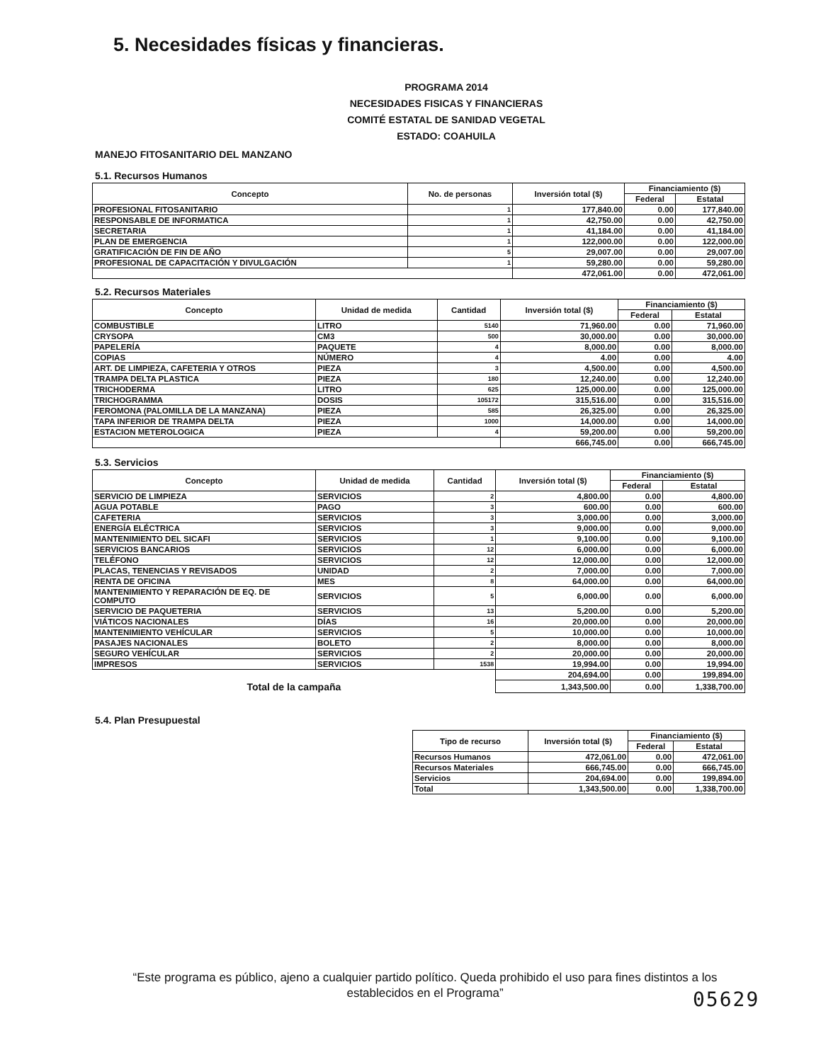5. Necesidades físicas y financieras.
PROGRAMA 2014
NECESIDADES FISICAS Y FINANCIERAS
COMITÉ ESTATAL DE SANIDAD VEGETAL
ESTADO: COAHUILA
MANEJO FITOSANITARIO DEL MANZANO
5.1. Recursos Humanos
| Concepto | No. de personas | Inversión total ($) | Financiamiento ($) | |
| --- | --- | --- | --- | --- |
| | | | Federal | Estatal |
| PROFESIONAL FITOSANITARIO | 1 | 177,840.00 | 0.00 | 177,840.00 |
| RESPONSABLE DE INFORMATICA | 1 | 42,750.00 | 0.00 | 42,750.00 |
| SECRETARIA | 1 | 41,184.00 | 0.00 | 41,184.00 |
| PLAN DE EMERGENCIA | 1 | 122,000.00 | 0.00 | 122,000.00 |
| GRATIFICACIÓN DE FIN DE AÑO | 5 | 29,007.00 | 0.00 | 29,007.00 |
| PROFESIONAL DE CAPACITACIÓN Y DIVULGACIÓN | 1 | 59,280.00 | 0.00 | 59,280.00 |
| | | 472,061.00 | 0.00 | 472,061.00 |
5.2. Recursos Materiales
| Concepto | Unidad de medida | Cantidad | Inversión total ($) | Financiamiento ($) | |
| --- | --- | --- | --- | --- | --- |
| | | | | Federal | Estatal |
| COMBUSTIBLE | LITRO | 5140 | 71,960.00 | 0.00 | 71,960.00 |
| CRYSOPA | CM3 | 500 | 30,000.00 | 0.00 | 30,000.00 |
| PAPELERÍA | PAQUETE | 4 | 8,000.00 | 0.00 | 8,000.00 |
| COPIAS | NÚMERO | 4 | 4.00 | 0.00 | 4.00 |
| ART. DE LIMPIEZA, CAFETERIA Y OTROS | PIEZA | 3 | 4,500.00 | 0.00 | 4,500.00 |
| TRAMPA DELTA PLASTICA | PIEZA | 180 | 12,240.00 | 0.00 | 12,240.00 |
| TRICHODERMA | LITRO | 625 | 125,000.00 | 0.00 | 125,000.00 |
| TRICHOGRAMMA | DOSIS | 105172 | 315,516.00 | 0.00 | 315,516.00 |
| FEROMONA (PALOMILLA DE LA MANZANA) | PIEZA | 585 | 26,325.00 | 0.00 | 26,325.00 |
| TAPA INFERIOR DE TRAMPA DELTA | PIEZA | 1000 | 14,000.00 | 0.00 | 14,000.00 |
| ESTACION METEROLOGICA | PIEZA | 4 | 59,200.00 | 0.00 | 59,200.00 |
| | | | 666,745.00 | 0.00 | 666,745.00 |
5.3. Servicios
| Concepto | Unidad de medida | Cantidad | Inversión total ($) | Financiamiento ($) | |
| --- | --- | --- | --- | --- | --- |
| | | | | Federal | Estatal |
| SERVICIO DE LIMPIEZA | SERVICIOS | 2 | 4,800.00 | 0.00 | 4,800.00 |
| AGUA POTABLE | PAGO | 3 | 600.00 | 0.00 | 600.00 |
| CAFETERIA | SERVICIOS | 3 | 3,000.00 | 0.00 | 3,000.00 |
| ENERGÍA ELÉCTRICA | SERVICIOS | 3 | 9,000.00 | 0.00 | 9,000.00 |
| MANTENIMIENTO DEL SICAFI | SERVICIOS | 1 | 9,100.00 | 0.00 | 9,100.00 |
| SERVICIOS BANCARIOS | SERVICIOS | 12 | 6,000.00 | 0.00 | 6,000.00 |
| TELÉFONO | SERVICIOS | 12 | 12,000.00 | 0.00 | 12,000.00 |
| PLACAS, TENENCIAS Y REVISADOS | UNIDAD | 2 | 7,000.00 | 0.00 | 7,000.00 |
| RENTA DE OFICINA | MES | 8 | 64,000.00 | 0.00 | 64,000.00 |
| MANTENIMIENTO Y REPARACIÓN DE EQ. DE COMPUTO | SERVICIOS | 5 | 6,000.00 | 0.00 | 6,000.00 |
| SERVICIO DE PAQUETERIA | SERVICIOS | 13 | 5,200.00 | 0.00 | 5,200.00 |
| VIÁTICOS NACIONALES | DÍAS | 16 | 20,000.00 | 0.00 | 20,000.00 |
| MANTENIMIENTO VEHÍCULAR | SERVICIOS | 5 | 10,000.00 | 0.00 | 10,000.00 |
| PASAJES NACIONALES | BOLETO | 2 | 8,000.00 | 0.00 | 8,000.00 |
| SEGURO VEHÍCULAR | SERVICIOS | 2 | 20,000.00 | 0.00 | 20,000.00 |
| IMPRESOS | SERVICIOS | 1538 | 19,994.00 | 0.00 | 19,994.00 |
| | | | 204,694.00 | 0.00 | 199,894.00 |
| Total de la campaña | | | 1,343,500.00 | 0.00 | 1,338,700.00 |
5.4. Plan Presupuestal
| Tipo de recurso | Inversión total ($) | Financiamiento ($) | |
| --- | --- | --- | --- |
| | | Federal | Estatal |
| Recursos Humanos | 472,061.00 | 0.00 | 472,061.00 |
| Recursos Materiales | 666,745.00 | 0.00 | 666,745.00 |
| Servicios | 204,694.00 | 0.00 | 199,894.00 |
| Total | 1,343,500.00 | 0.00 | 1,338,700.00 |
“Este programa es público, ajeno a cualquier partido político. Queda prohibido el uso para fines distintos a los establecidos en el Programa”
05629